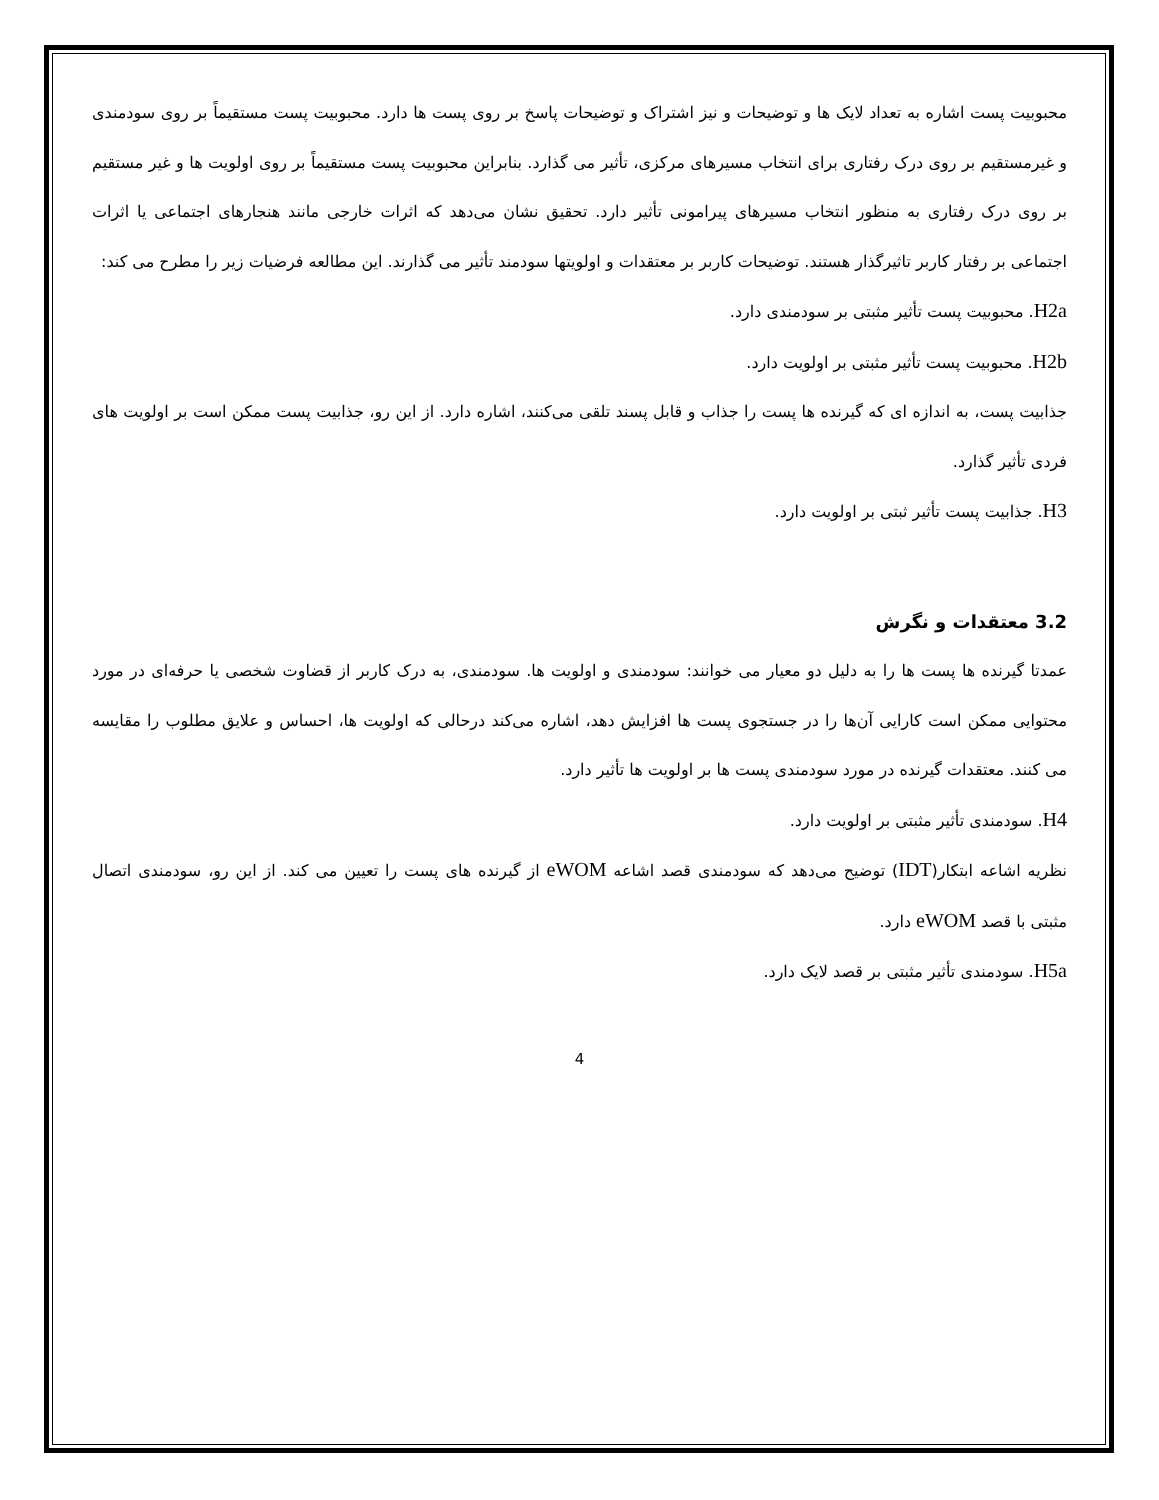محبوبیت پست اشاره به تعداد لایک ها و توضیحات و نیز اشتراک و توضیحات پاسخ بر روی پست ها دارد. محبوبیت پست مستقیماً بر روی سودمندی و غیرمستقیم بر روی درک رفتاری برای انتخاب مسیرهای مرکزی، تأثیر می گذارد. بنابراین محبوبیت پست مستقیماً بر روی اولویت ها و غیر مستقیم بر روی درک رفتاری به منظور انتخاب مسیرهای پیرامونی تأثیر دارد. تحقیق نشان می‌دهد که اثرات خارجی مانند هنجارهای اجتماعی یا اثرات اجتماعی بر رفتار کاربر تاثیرگذار هستند. توضیحات کاربر بر معتقدات و اولویتها سودمند تأثیر می گذارند. این مطالعه فرضیات زیر را مطرح می کند:
H2a. محبوبیت پست تأثیر مثبتی بر سودمندی دارد.
H2b. محبوبیت پست تأثیر مثبتی بر اولویت دارد.
جذابیت پست، به اندازه ای که گیرنده ها پست را جذاب و قابل پسند تلقی می‌کنند، اشاره دارد. از این رو، جذابیت پست ممکن است بر اولویت های فردی تأثیر گذارد.
H3. جذابیت پست تأثیر ثبتی بر اولویت دارد.
3.2 معتقدات و نگرش
عمدتا گیرنده ها پست ها را به دلیل دو معیار می خوانند: سودمندی و اولویت ها. سودمندی، به درک کاربر از قضاوت شخصی یا حرفه‌ای در مورد محتوایی ممکن است کارایی آن‌ها را در جستجوی پست ها افزایش دهد، اشاره می‌کند درحالی که اولویت ها، احساس و علایق مطلوب را مقایسه می کنند. معتقدات گیرنده در مورد سودمندی پست ها بر اولویت ها تأثیر دارد.
H4. سودمندی تأثیر مثبتی بر اولویت دارد.
نظریه اشاعه ابتکار(IDT) توضیح می‌دهد که سودمندی قصد اشاعه eWOM از گیرنده های پست را تعیین می کند. از این رو، سودمندی اتصال مثبتی با قصد eWOM دارد.
H5a. سودمندی تأثیر مثبتی بر قصد لایک دارد.
4